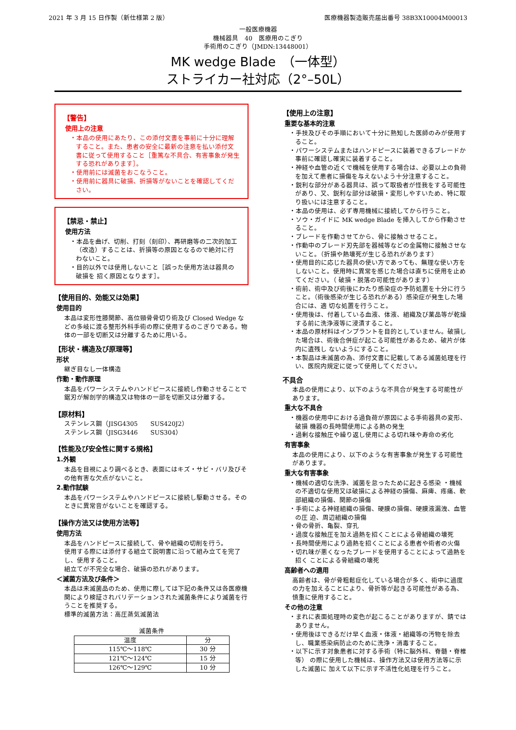2021 年 3 月 15 日作製（新仕様第 2 版） 医療機器製造販売届出番号 38B3X10004M00013
一般医療機器
機械器具　40　医療用のこぎり
手術用のこぎり（JMDN:13448001）
MK wedge Blade　（一体型）
ストライカー社対応（2°–50L）
【警告】
使用上の注意
・本品の使用にあたり、この添付文書を事前に十分に理解すること。また、患者の安全に最新の注意を払い添付文書に従って使用すること［重篤な不具合、有害事象が発生する恐れがあります］。
・使用前には滅菌をおこなうこと。
・使用前に器具に破損、折損等がないことを確認してください。
【禁忌・禁止】
使用方法
・本品を曲げ、切削、打刻（刻印）、再研磨等の二次的加工（改造）することは、折損等の原因となるので絶対に行わないこと。
・目的以外では使用しないこと［誤った使用方法は器具の破損を 招く原因となります］。
【使用目的、効能又は効果】
使用目的
本品は変形性膝関節、高位頸骨骨切り術及び Closed Wedge などの多岐に渡る整形外科手術の際に使用するのこぎりである。物体の一部を切断又は分離するために用いる。
【形状・構造及び原理等】
形状
継ぎ目なし一体構造
作動・動作原理
本品をパワーシステムやハンドピースに接続し作動させることで鋸刃が解剖学的構造又は物体の一部を切断又は分離する。
【原材料】
ステンレス鋼（JISG4305　　SUS420J2）
ステンレス鋼（JISG3446　　SUS304）
【性能及び安全性に関する規格】
1.外観
本品を目視により調べるとき、表面にはキズ・サビ・バリ及びその他有害な欠点がないこと。
2.動作試験
本品をパワーシステムやハンドピースに接続し駆動させる。そのときに異常音がないことを確認する。
【操作方法又は使用方法等】
使用方法
本品をハンドピースに接続して、骨や組織の切削を行う。
使用する際には添付する組立て説明書に沿って組み立てを完了し、使用すること。
組立てが不完全な場合、破損の恐れがあります。
＜滅菌方法及び条件＞
本品は未滅菌品のため、使用に際しては下記の条件又は各医療機関により検証されバリデーションされた滅菌条件により滅菌を行うことを推奨する。
標準的滅菌方法：高圧蒸気滅菌法
滅菌条件
| 温度 | 分 |
| --- | --- |
| 115℃～118℃ | 30 分 |
| 121℃～124℃ | 15 分 |
| 126℃～129℃ | 10 分 |
【使用上の注意】
重要な基本的注意
・手技及びその手順において十分に熟知した医師のみが使用すること。
・パワーシステムまたはハンドピースに装着できるブレードか事前に確認し確実に装着すること。
・神経や血管の近くで機械を使用する場合は、必要以上の負荷を加えて患者に損傷を与えないよう十分注意すること。
・鋭利な部分がある器具は、誤って取扱者が怪我をする可能性があり、又、鋭利な部分は破損・変形しやすいため、特に取り扱いには注意すること。
・本品の使用は、必ず専用機械に接続してから行うこと。
・ソウ・ガイドに MK wedge Blade を挿入してから作動させること。
・ブレードを作動させてから、骨に接触させること。
・作動中のブレード刃先部を器械等などの金属物に接触させないこと。（折損や熱壊死が生じる恐れがあります）
・使用目的に応じた器具の使い方であっても、無理な使い方をしないこと。使用時に異常を感じた場合は直ちに使用を止めてください。（ 破損・脱落の可能性があります）
・術前、術中及び術後にわたり感染症の予防処置を十分に行うこと。（術後感染が生じる恐れがある）感染症が発生した場合には、適 切な処置を行うこと。
・使用後は、付着している血液、体液、組織及び薬品等が乾燥する前に洗浄液等に浸漬すること。
・本品の原材料はインプラントを目的としていません。破損した場合は、術後合併症が起こる可能性があるため、破片が体内に遺残し ないようにすること。
・本製品は未滅菌の為、添付文書に記載してある滅菌処理を行い、医院内規定に従って使用してください。
不具合
本品の使用により、以下のような不具合が発生する可能性があります。
重大な不具合
・機器の使用中における過負荷が原因による手術器具の変形、破損 機器の長時間使用による熱の発生
・過剰な接触圧や繰り返し使用による切れ味や寿命の劣化
有害事象
本品の使用により、以下のような有害事象が発生する可能性があります。
重大な有害事象
・機械の適切な洗浄、滅菌を怠ったために起きる感染 ・機械の不適切な使用又は破損による神経の損傷、麻痺、疼痛、軟 部組織の損傷、関節の損傷
・手術による神経組織の損傷、硬膜の損傷、硬膜液漏洩、血管の圧 迫、周辺組織の損傷
・骨の骨折、亀裂、穿孔
・過度な接触圧を加え過熱を招くことによる骨組織の壊死
・長時間使用により過熱を招くことによる患者や術者の火傷
・切れ味が悪くなったブレードを使用することによって過熱を招く ことによる骨組織の壊死
高齢者への適用
高齢者は、骨が骨粗鬆症化している場合が多く、術中に過度の力を加えることにより、骨折等が起きる可能性がある為、慎重に使用すること。
その他の注意
・まれに表面処理時の変色が起こることがありますが、錆ではありません。
・使用後はできるだけ早く血液・体液・組織等の汚物を除去し、職業感染病防止のために洗浄・消毒すること。
・以下に示す対象患者に対する手術（特に脳外科、脊髄・脊椎等） の際に使用した機械は、操作方法又は使用方法等に示した滅菌に 加えて以下に示す不活性化処理を行うこと。